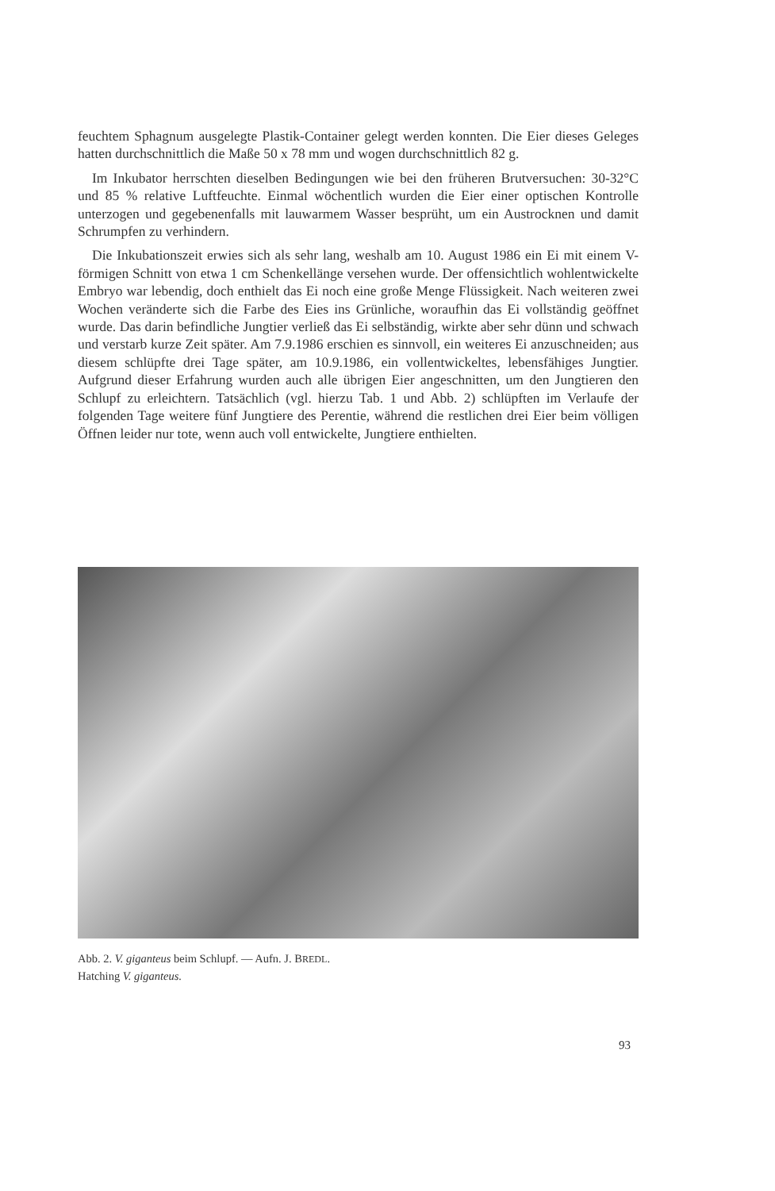feuchtem Sphagnum ausgelegte Plastik-Container gelegt werden konnten. Die Eier dieses Geleges hatten durchschnittlich die Maße 50 x 78 mm und wogen durchschnittlich 82 g.
Im Inkubator herrschten dieselben Bedingungen wie bei den früheren Brutversuchen: 30-32°C und 85 % relative Luftfeuchte. Einmal wöchentlich wurden die Eier einer optischen Kontrolle unterzogen und gegebenenfalls mit lauwarmem Wasser besprüht, um ein Austrocknen und damit Schrumpfen zu verhindern.
Die Inkubationszeit erwies sich als sehr lang, weshalb am 10. August 1986 ein Ei mit einem V-förmigen Schnitt von etwa 1 cm Schenkellänge versehen wurde. Der offensichtlich wohlentwickelte Embryo war lebendig, doch enthielt das Ei noch eine große Menge Flüssigkeit. Nach weiteren zwei Wochen veränderte sich die Farbe des Eies ins Grünliche, woraufhin das Ei vollständig geöffnet wurde. Das darin befindliche Jungtier verließ das Ei selbständig, wirkte aber sehr dünn und schwach und verstarb kurze Zeit später. Am 7.9.1986 erschien es sinnvoll, ein weiteres Ei anzuschneiden; aus diesem schlüpfte drei Tage später, am 10.9.1986, ein vollentwickeltes, lebensfähiges Jungtier. Aufgrund dieser Erfahrung wurden auch alle übrigen Eier angeschnitten, um den Jungtieren den Schlupf zu erleichtern. Tatsächlich (vgl. hierzu Tab. 1 und Abb. 2) schlüpften im Verlaufe der folgenden Tage weitere fünf Jungtiere des Perentie, während die restlichen drei Eier beim völligen Öffnen leider nur tote, wenn auch voll entwickelte, Jungtiere enthielten.
Abb. 2. V. giganteus beim Schlupf. — Aufn. J. BREDL.
Hatching V. giganteus.
93